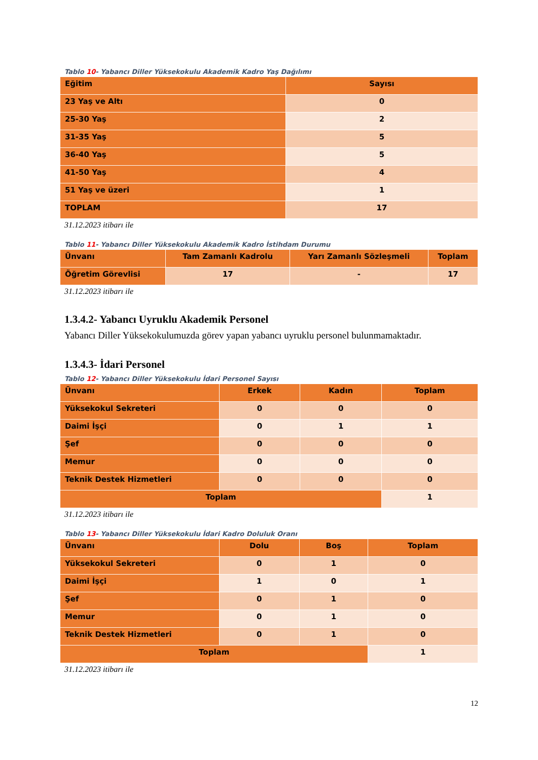Tablo 10- Yabancı Diller Yüksekokulu Akademik Kadro Yaş Dağılımı
| Eğitim | Sayısı |
| --- | --- |
| 23 Yaş ve Altı | 0 |
| 25-30 Yaş | 2 |
| 31-35 Yaş | 5 |
| 36-40 Yaş | 5 |
| 41-50 Yaş | 4 |
| 51 Yaş ve üzeri | 1 |
| TOPLAM | 17 |
31.12.2023 itibarı ile
Tablo 11- Yabancı Diller Yüksekokulu Akademik Kadro İstihdam Durumu
| Ünvanı | Tam Zamanlı Kadrolu | Yarı Zamanlı Sözleşmeli | Toplam |
| --- | --- | --- | --- |
| Öğretim Görevlisi | 17 | - | 17 |
31.12.2023 itibarı ile
1.3.4.2- Yabancı Uyruklu Akademik Personel
Yabancı Diller Yüksekokulumuzda görev yapan yabancı uyruklu personel bulunmamaktadır.
1.3.4.3- İdari Personel
Tablo 12- Yabancı Diller Yüksekokulu İdari Personel Sayısı
| Ünvanı | Erkek | Kadın | Toplam |
| --- | --- | --- | --- |
| Yüksekokul Sekreteri | 0 | 0 | 0 |
| Daimi İşçi | 0 | 1 | 1 |
| Şef | 0 | 0 | 0 |
| Memur | 0 | 0 | 0 |
| Teknik Destek Hizmetleri | 0 | 0 | 0 |
| Toplam | | | 1 |
31.12.2023 itibarı ile
Tablo 13- Yabancı Diller Yüksekokulu İdari Kadro Doluluk Oranı
| Ünvanı | Dolu | Boş | Toplam |
| --- | --- | --- | --- |
| Yüksekokul Sekreteri | 0 | 1 | 0 |
| Daimi İşçi | 1 | 0 | 1 |
| Şef | 0 | 1 | 0 |
| Memur | 0 | 1 | 0 |
| Teknik Destek Hizmetleri | 0 | 1 | 0 |
| Toplam | | | 1 |
31.12.2023 itibarı ile
12